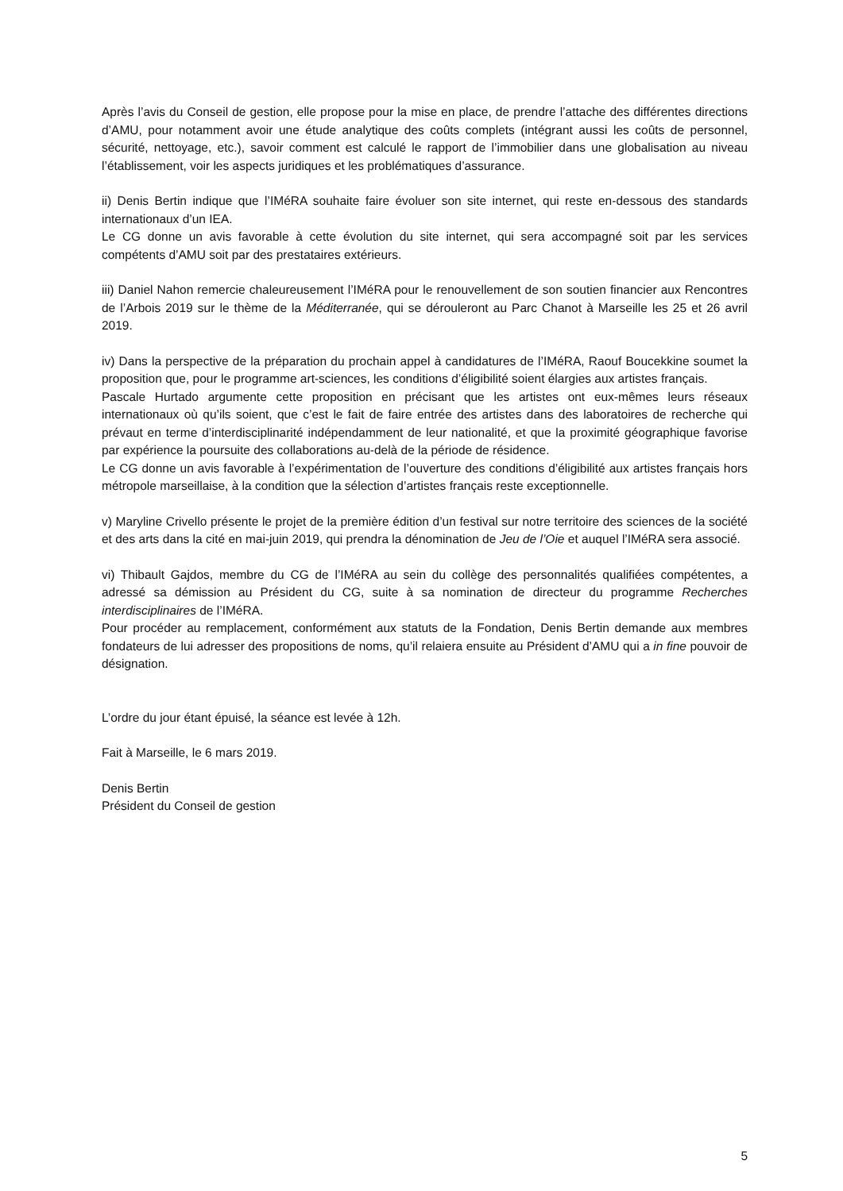Après l’avis du Conseil de gestion, elle propose pour la mise en place, de prendre l’attache des différentes directions d’AMU, pour notamment avoir une étude analytique des coûts complets (intégrant aussi les coûts de personnel, sécurité, nettoyage, etc.), savoir comment est calculé le rapport de l’immobilier dans une globalisation au niveau l’établissement, voir les aspects juridiques et les problématiques d’assurance.
ii) Denis Bertin indique que l’IMéRA souhaite faire évoluer son site internet, qui reste en-dessous des standards internationaux d’un IEA.
Le CG donne un avis favorable à cette évolution du site internet, qui sera accompagné soit par les services compétents d’AMU soit par des prestataires extérieurs.
iii) Daniel Nahon remercie chaleureusement l’IMéRA pour le renouvellement de son soutien financier aux Rencontres de l’Arbois 2019 sur le thème de la Méditerranée, qui se dérouleront au Parc Chanot à Marseille les 25 et 26 avril 2019.
iv) Dans la perspective de la préparation du prochain appel à candidatures de l’IMéRA, Raouf Boucekkine soumet la proposition que, pour le programme art-sciences, les conditions d’éligibilité soient élargies aux artistes français.
Pascale Hurtado argumente cette proposition en précisant que les artistes ont eux-mêmes leurs réseaux internationaux où qu’ils soient, que c’est le fait de faire entrée des artistes dans des laboratoires de recherche qui prévaut en terme d’interdisciplinarité indépendamment de leur nationalité, et que la proximité géographique favorise par expérience la poursuite des collaborations au-delà de la période de résidence.
Le CG donne un avis favorable à l’expérimentation de l’ouverture des conditions d’éligibilité aux artistes français hors métropole marseillaise, à la condition que la sélection d’artistes français reste exceptionnelle.
v) Maryline Crivello présente le projet de la première édition d’un festival sur notre territoire des sciences de la société et des arts dans la cité en mai-juin 2019, qui prendra la dénomination de Jeu de l’Oie et auquel l’IMéRA sera associé.
vi) Thibault Gajdos, membre du CG de l’IMéRA au sein du collège des personnalités qualifiées compétentes, a adressé sa démission au Président du CG, suite à sa nomination de directeur du programme Recherches interdisciplinaires de l’IMéRA.
Pour procéder au remplacement, conformément aux statuts de la Fondation, Denis Bertin demande aux membres fondateurs de lui adresser des propositions de noms, qu’il relaiera ensuite au Président d’AMU qui a in fine pouvoir de désignation.
L’ordre du jour étant épuisé, la séance est levée à 12h.
Fait à Marseille, le 6 mars 2019.
Denis Bertin
Président du Conseil de gestion
5